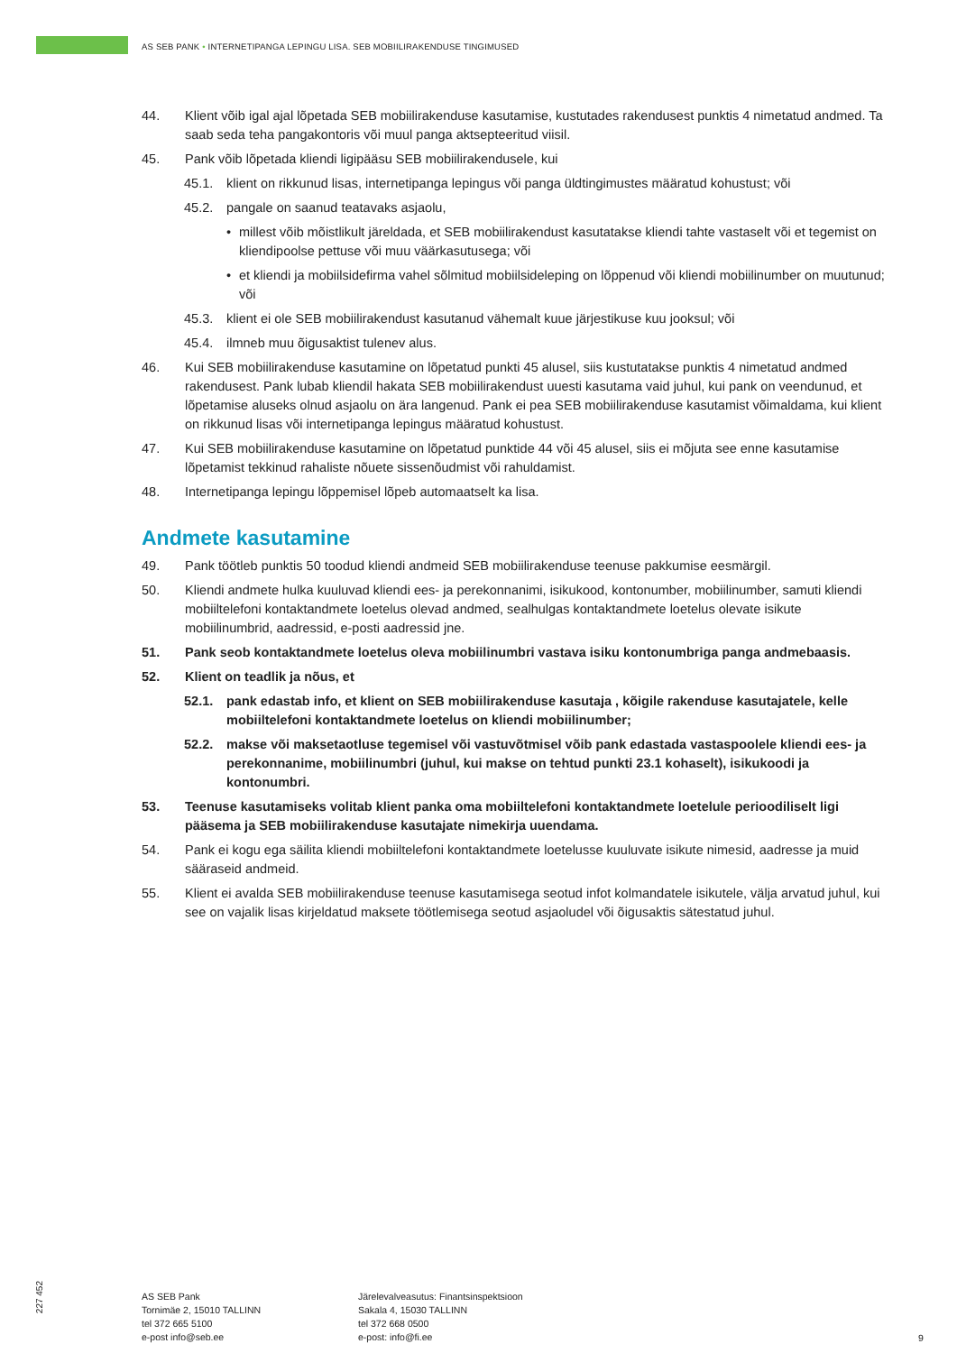AS SEB PANK • INTERNETIPANGA LEPINGU LISA. SEB MOBIILIRAKENDUSE TINGIMUSED
44. Klient võib igal ajal lõpetada SEB mobiilirakenduse kasutamise, kustutades rakendusest punktis 4 nimetatud andmed. Ta saab seda teha pangakontoris või muul panga aktsepteeritud viisil.
45. Pank võib lõpetada kliendi ligipääsu SEB mobiilirakendusele, kui
45.1. klient on rikkunud lisas, internetipanga lepingus või panga üldtingimustes määratud kohustust; või
45.2. pangale on saanud teatavaks asjaolu,
• millest võib mõistlikult järeldada, et SEB mobiilirakendust kasutatakse kliendi tahte vastaselt või et tegemist on kliendipoolse pettuse või muu väärkasutusega; või
• et kliendi ja mobiilsidefirma vahel sõlmitud mobiilsideleping on lõppenud või kliendi mobiilinumber on muutunud; või
45.3. klient ei ole SEB mobiilirakendust kasutanud vähemalt kuue järjestikuse kuu jooksul; või
45.4. ilmneb muu õigusaktist tulenev alus.
46. Kui SEB mobiilirakenduse kasutamine on lõpetatud punkti 45 alusel, siis kustutatakse punktis 4 nimetatud andmed rakendusest. Pank lubab kliendil hakata SEB mobiilirakendust uuesti kasutama vaid juhul, kui pank on veendunud, et lõpetamise aluseks olnud asjaolu on ära langenud. Pank ei pea SEB mobiilirakenduse kasutamist võimaldama, kui klient on rikkunud lisas või internetipanga lepingus määratud kohustust.
47. Kui SEB mobiilirakenduse kasutamine on lõpetatud punktide 44 või 45 alusel, siis ei mõjuta see enne kasutamise lõpetamist tekkinud rahaliste nõuete sissenõudmist või rahuldamist.
48. Internetipanga lepingu lõppemisel lõpeb automaatselt ka lisa.
Andmete kasutamine
49. Pank töötleb punktis 50 toodud kliendi andmeid SEB mobiilirakenduse teenuse pakkumise eesmärgil.
50. Kliendi andmete hulka kuuluvad kliendi ees- ja perekonnanimi, isikukood, kontonumber, mobiilinumber, samuti kliendi mobiiltelefoni kontaktandmete loetelus olevad andmed, sealhulgas kontaktandmete loetelus olevate isikute mobiilinumbrid, aadressid, e-posti aadressid jne.
51. Pank seob kontaktandmete loetelus oleva mobiilinumbri vastava isiku kontonumbriga panga andmebaasis.
52. Klient on teadlik ja nõus, et
52.1. pank edastab info, et klient on SEB mobiilirakenduse kasutaja , kõigile rakenduse kasutajatele, kelle mobiiltelefoni kontaktandmete loetelus on kliendi mobiilinumber;
52.2. makse või maksetaotluse tegemisel või vastuvõtmisel võib pank edastada vastaspoolele kliendi ees- ja perekonnanime, mobiilinumbri (juhul, kui makse on tehtud punkti 23.1 kohaselt), isikukoodi ja kontonumbri.
53. Teenuse kasutamiseks volitab klient panka oma mobiiltelefoni kontaktandmete loetelule perioodiliselt ligi pääsema ja SEB mobiilirakenduse kasutajate nimekirja uuendama.
54. Pank ei kogu ega säilita kliendi mobiiltelefoni kontaktandmete loetelusse kuuluvate isikute nimesid, aadresse ja muid sääraseid andmeid.
55. Klient ei avalda SEB mobiilirakenduse teenuse kasutamisega seotud infot kolmandatele isikutele, välja arvatud juhul, kui see on vajalik lisas kirjeldatud maksete töötlemisega seotud asjaoludel või õigusaktis sätestatud juhul.
227 452
AS SEB Pank
Tornimäe 2, 15010 TALLINN
tel 372 665 5100
e-post info@seb.ee
Järelevalveasutus: Finantsinspektsioon
Sakala 4, 15030 TALLINN
tel 372 668 0500
e-post: info@fi.ee
9